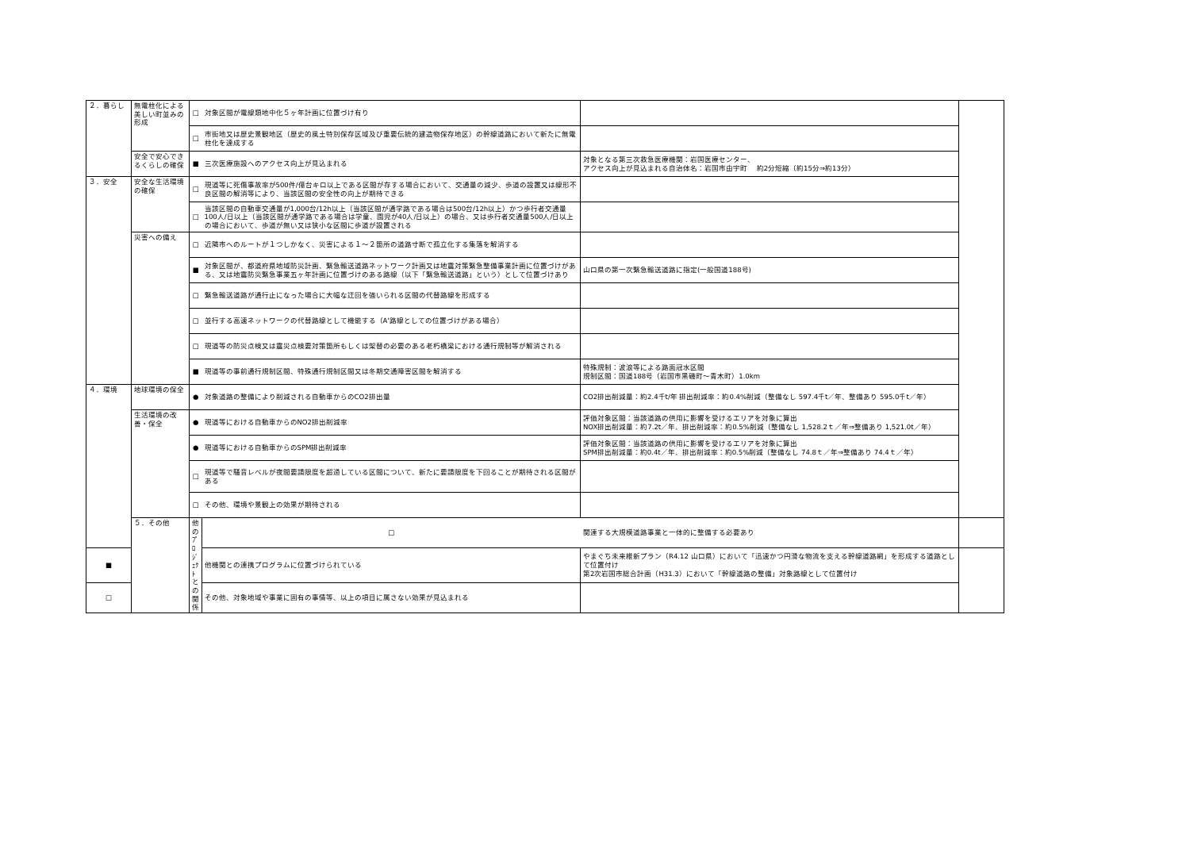| ２．暮らし | 無電柱化による美しい町並みの形成 | □ | 対象区間が電線類地中化５ヶ年計画に位置づけ有り | | |
| | | □ | 市街地又は歴史景観地区（歴史的風土特別保存区域及び重要伝統的建造物保存地区）の幹線道路において新たに無電柱化を達成する | | |
| | 安全で安心できるくらしの確保 | ■ | 三次医療施設へのアクセス向上が見込まれる | 対象となる第三次救急医療機関：岩国医療センター、 アクセス向上が見込まれる自治体名：岩国市由宇町 約2分短縮（約15分⇒約13分） | |
| ３．安全 | 安全な生活環境の確保 | □ | 現道等に死傷事故率が500件/億台キロ以上である区間が存する場合において、交通量の減少、歩道の設置又は線形不良区間の解消等により、当該区間の安全性の向上が期待できる | | |
| | | □ | 当該区間の自動車交通量が1,000台/12h以上（当該区間が通学路である場合は500台/12h以上）かつ歩行者交通量100人/日以上（当該区間が通学路である場合は学童、園児が40人/日以上）の場合、又は歩行者交通量500人/日以上の場合において、歩道が無い又は狭小な区間に歩道が設置される | | |
| | 災害への備え | □ | 近隣市へのルートが１つしかなく、災害による１～２箇所の道路寸断で孤立化する集落を解消する | | |
| | | ■ | 対象区間が、都道府県地域防災計画、緊急輸送道路ネットワーク計画又は地震対策緊急整備事業計画に位置づけがある、又は地震防災緊急事業五ヶ年計画に位置づけのある路線（以下「緊急輸送道路」という）として位置づけあり | 山口県の第一次緊急輸送道路に指定(一般国道188号) | |
| | | □ | 緊急輸送道路が通行止になった場合に大幅な迂回を強いられる区間の代替路線を形成する | | |
| | | □ | 並行する高速ネットワークの代替路線として機能する（A'路線としての位置づけがある場合） | | |
| | | □ | 現道等の防災点検又は震災点検要対策箇所もしくは架替の必要のある老朽橋梁における通行規制等が解消される | | |
| | | ■ | 現道等の事前通行規制区間、特殊通行規制区間又は冬期交通障害区間を解消する | 特殊規制：波浪等による路面冠水区間 規制区間：国道188号（岩国市黒磯町～青木町）1.0km | |
| ４．環境 | 地球環境の保全 | ● | 対象道路の整備により削減される自動車からのCO2排出量 | CO2排出削減量：約2.4千t/年 排出削減率：約0.4%削減（整備なし 597.4千t／年、整備あり 595.0千t／年） | |
| | 生活環境の改善・保全 | ● | 現道等における自動車からのNO2排出削減率 | 評価対象区間：当該道路の供用に影響を受けるエリアを対象に算出 NOX排出削減量：約7.2t／年、排出削減率：約0.5%削減（整備なし 1,528.2ｔ／年⇒整備あり 1,521.0t／年） | |
| | | ● | 現道等における自動車からのSPM排出削減率 | 評価対象区間：当該道路の供用に影響を受けるエリアを対象に算出 SPM排出削減量：約0.4t／年、排出削減率：約0.5%削減（整備なし 74.8ｔ／年⇒整備あり 74.4ｔ／年） | |
| | | □ | 現道等で騒音レベルが夜間要請限度を超過している区間について、新たに要請限度を下回ることが期待される区間がある | | |
| | | □ | その他、環境や景観上の効果が期待される | | |
| | ５．その他 | 他のﾌﾟﾛｼﾞｪｸﾄとの関係 | □ | 関連する大規模道路事業と一体的に整備する必要あり | |
| ■ | | | 他機関との連携プログラムに位置づけられている | やまぐち未来維新プラン（R4.12 山口県）において「迅速かつ円滑な物流を支える幹線道路網」を形成する道路として位置付け 第2次岩国市総合計画（H31.3）において「幹線道路の整備」対象路線として位置付け | |
| □ | | | その他、対象地域や事業に固有の事情等、以上の項目に属さない効果が見込まれる | | |